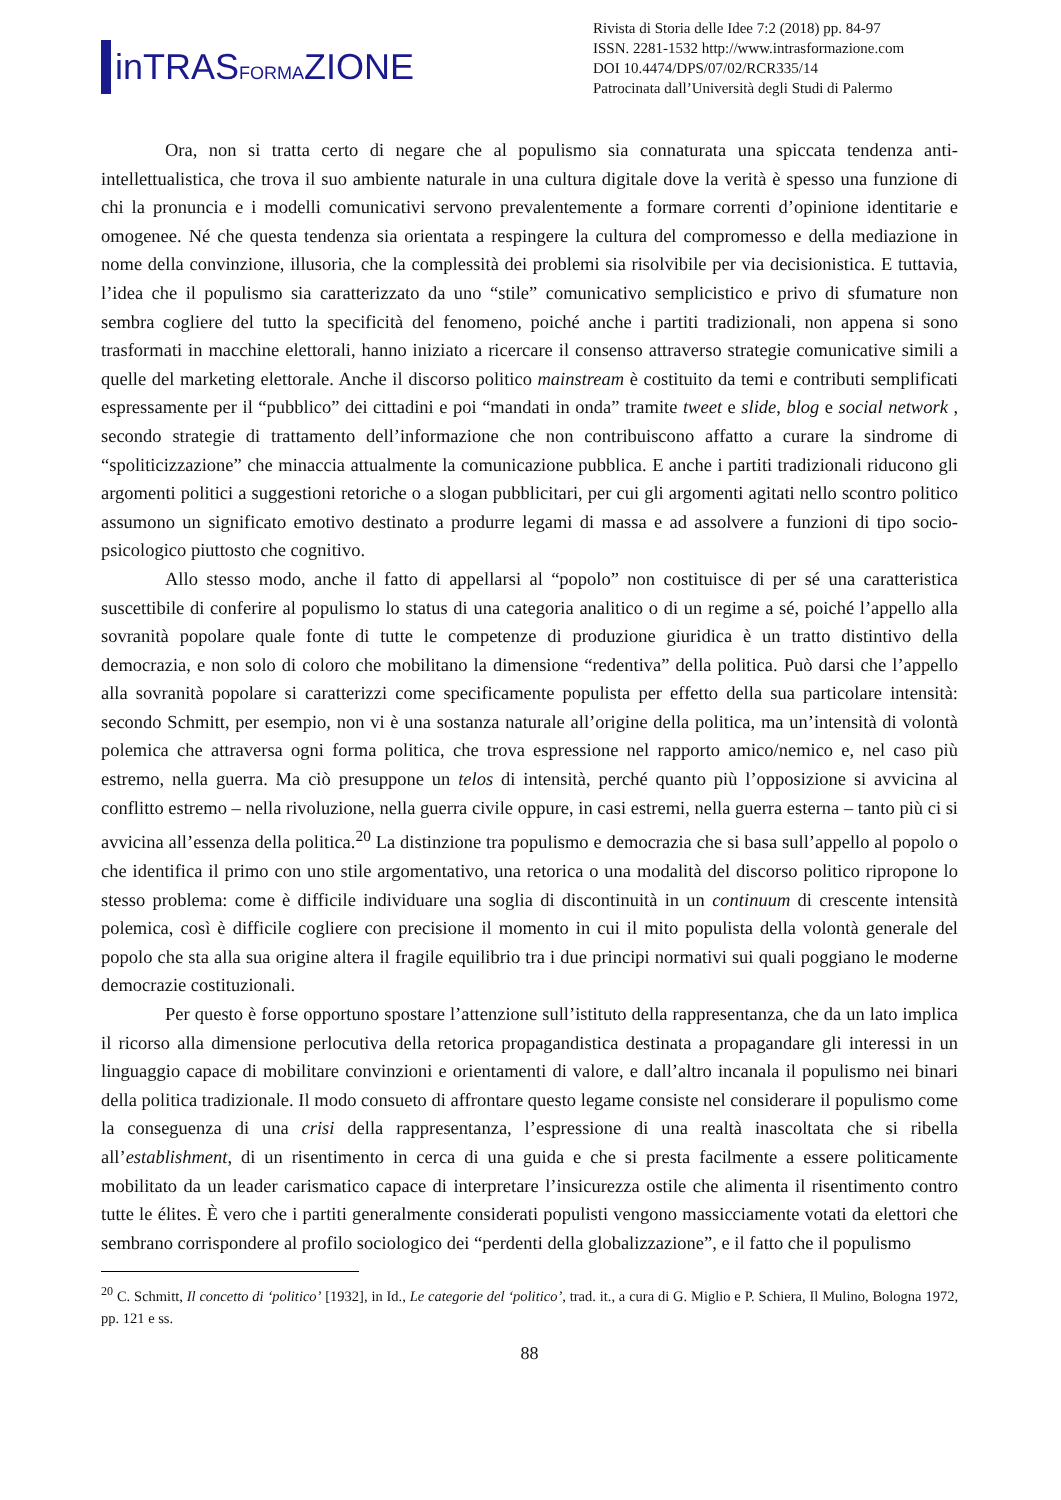inTRASFORMAZIONE
Rivista di Storia delle Idee 7:2 (2018) pp. 84-97
ISSN. 2281-1532 http://www.intrasformazione.com
DOI 10.4474/DPS/07/02/RCR335/14
Patrocinata dall’Università degli Studi di Palermo
Ora, non si tratta certo di negare che al populismo sia connaturata una spiccata tendenza anti-intellettualistica, che trova il suo ambiente naturale in una cultura digitale dove la verità è spesso una funzione di chi la pronuncia e i modelli comunicativi servono prevalentemente a formare correnti d’opinione identitarie e omogenee. Né che questa tendenza sia orientata a respingere la cultura del compromesso e della mediazione in nome della convinzione, illusoria, che la complessità dei problemi sia risolvibile per via decisionistica. E tuttavia, l’idea che il populismo sia caratterizzato da uno “stile” comunicativo semplicistico e privo di sfumature non sembra cogliere del tutto la specificità del fenomeno, poiché anche i partiti tradizionali, non appena si sono trasformati in macchine elettorali, hanno iniziato a ricercare il consenso attraverso strategie comunicative simili a quelle del marketing elettorale. Anche il discorso politico mainstream è costituito da temi e contributi semplificati espressamente per il “pubblico” dei cittadini e poi “mandati in onda” tramite tweet e slide, blog e social network , secondo strategie di trattamento dell’informazione che non contribuiscono affatto a curare la sindrome di “spoliticizzazione” che minaccia attualmente la comunicazione pubblica. E anche i partiti tradizionali riducono gli argomenti politici a suggestioni retoriche o a slogan pubblicitari, per cui gli argomenti agitati nello scontro politico assumono un significato emotivo destinato a produrre legami di massa e ad assolvere a funzioni di tipo socio-psicologico piuttosto che cognitivo.
Allo stesso modo, anche il fatto di appellarsi al “popolo” non costituisce di per sé una caratteristica suscettibile di conferire al populismo lo status di una categoria analitico o di un regime a sé, poiché l’appello alla sovranità popolare quale fonte di tutte le competenze di produzione giuridica è un tratto distintivo della democrazia, e non solo di coloro che mobilitano la dimensione “redentiva” della politica. Può darsi che l’appello alla sovranità popolare si caratterizzi come specificamente populista per effetto della sua particolare intensità: secondo Schmitt, per esempio, non vi è una sostanza naturale all’origine della politica, ma un’intensità di volontà polemica che attraversa ogni forma politica, che trova espressione nel rapporto amico/nemico e, nel caso più estremo, nella guerra. Ma ciò presuppone un telos di intensità, perché quanto più l’opposizione si avvicina al conflitto estremo – nella rivoluzione, nella guerra civile oppure, in casi estremi, nella guerra esterna – tanto più ci si avvicina all’essenza della politica.<sup>20</sup> La distinzione tra populismo e democrazia che si basa sull’appello al popolo o che identifica il primo con uno stile argomentativo, una retorica o una modalità del discorso politico ripropone lo stesso problema: come è difficile individuare una soglia di discontinuità in un continuum di crescente intensità polemica, così è difficile cogliere con precisione il momento in cui il mito populista della volontà generale del popolo che sta alla sua origine altera il fragile equilibrio tra i due principi normativi sui quali poggiano le moderne democrazie costituzionali.
Per questo è forse opportuno spostare l’attenzione sull’istituto della rappresentanza, che da un lato implica il ricorso alla dimensione perlocutiva della retorica propagandistica destinata a propagandare gli interessi in un linguaggio capace di mobilitare convinzioni e orientamenti di valore, e dall’altro incanala il populismo nei binari della politica tradizionale. Il modo consueto di affrontare questo legame consiste nel considerare il populismo come la conseguenza di una crisi della rappresentanza, l’espressione di una realtà inascoltata che si ribella all’establishment, di un risentimento in cerca di una guida e che si presta facilmente a essere politicamente mobilitato da un leader carismatico capace di interpretare l’insicurezza ostile che alimenta il risentimento contro tutte le élites. È vero che i partiti generalmente considerati populisti vengono massicciamente votati da elettori che sembrano corrispondere al profilo sociologico dei “perdenti della globalizzazione”, e il fatto che il populismo
<sup>20</sup> C. Schmitt, Il concetto di ‘politico’ [1932], in Id., Le categorie del ‘politico’, trad. it., a cura di G. Miglio e P. Schiera, Il Mulino, Bologna 1972, pp. 121 e ss.
88